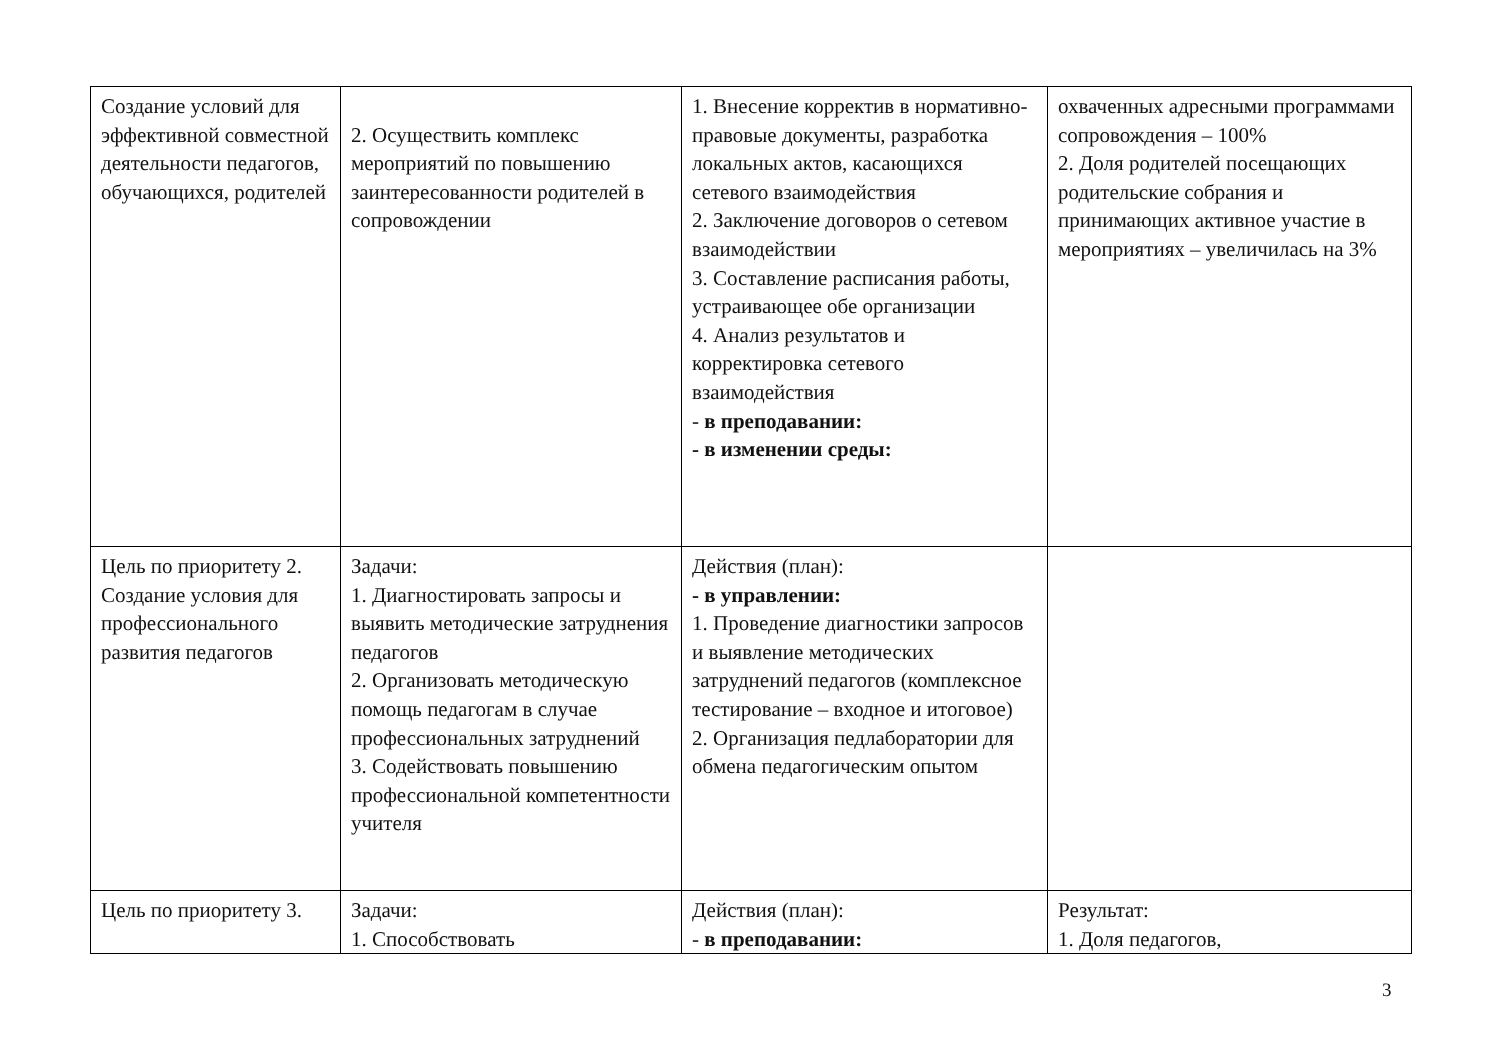| Создание условий для эффективной совместной деятельности педагогов, обучающихся, родителей | 2. Осуществить комплекс мероприятий по повышению заинтересованности родителей в сопровождении | 1. Внесение корректив в нормативно-правовые документы, разработка локальных актов, касающихся сетевого взаимодействия 2. Заключение договоров о сетевом взаимодействии 3. Составление расписания работы, устраивающее обе организации 4. Анализ результатов и корректировка сетевого взаимодействия - в преподавании: - в изменении среды: | охваченных адресными программами сопровождения – 100% 2. Доля родителей посещающих родительские собрания и принимающих активное участие в мероприятиях – увеличилась на 3% |
| Цель по приоритету 2. Создание условия для профессионального развития педагогов | Задачи: 1. Диагностировать запросы и выявить методические затруднения педагогов 2. Организовать методическую помощь педагогам в случае профессиональных затруднений 3. Содействовать повышению профессиональной компетентности учителя | Действия (план): - в управлении: 1. Проведение диагностики запросов и выявление методических затруднений педагогов (комплексное тестирование – входное и итоговое) 2. Организация педлаборатории для обмена педагогическим опытом | |
| Цель по приоритету 3. | Задачи: 1. Способствовать | Действия (план): - в преподавании: | Результат: 1. Доля педагогов, |
3